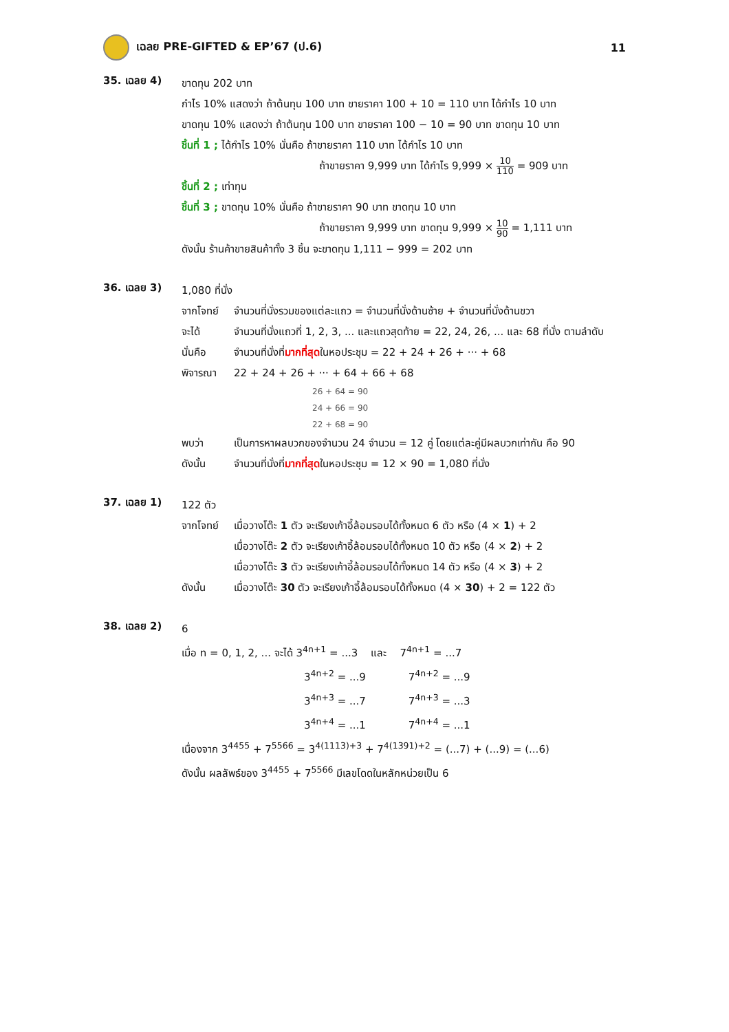เฉลย PRE-GIFTED & EP’67 (ป.6) 11
35. เฉลย 4)
ขาดทุน 202 บาท
กำไร 10% แสดงว่า ถ้าต้นทุน 100 บาท ขายราคา 100 + 10 = 110 บาท ได้กำไร 10 บาท
ขาดทุน 10% แสดงว่า ถ้าต้นทุน 100 บาท ขายราคา 100 − 10 = 90 บาท ขาดทุน 10 บาท
ชิ้นที่ 1 ; ได้กำไร 10% นั่นคือ ถ้าขายราคา 110 บาท ได้กำไร 10 บาท
ถ้าขายราคา 9,999 บาท ได้กำไร 9,999 × 10 110 = 909 บาท
ชิ้นที่ 2 ; เท่าทุน
ชิ้นที่ 3 ; ขาดทุน 10% นั่นคือ ถ้าขายราคา 90 บาท ขาดทุน 10 บาท
ถ้าขายราคา 9,999 บาท ขาดทุน 9,999 × 10 90 = 1,111 บาท
ดังนั้น ร้านค้าขายสินค้าทั้ง 3 ชิ้น จะขาดทุน 1,111 − 999 = 202 บาท
36. เฉลย 3)
1,080 ที่นั่ง
จากโจทย์
จำนวนที่นั่งรวมของแต่ละแถว = จำนวนที่นั่งด้านซ้าย + จำนวนที่นั่งด้านขวา
จะได้
จำนวนที่นั่งแถวที่ 1, 2, 3, ... และแถวสุดท้าย = 22, 24, 26, ... และ 68 ที่นั่ง ตามลำดับ
นั่นคือ
จำนวนที่นั่งที่มากที่สุดในหอประชุม = 22 + 24 + 26 + ··· + 68
พิจารณา
22 + 24 + 26 + ··· + 64 + 66 + 68
26 + 64 = 90
24 + 66 = 90
22 + 68 = 90
พบว่า
เป็นการหาผลบวกของจำนวน 24 จำนวน = 12 คู่ โดยแต่ละคู่มีผลบวกเท่ากัน คือ 90
ดังนั้น
จำนวนที่นั่งที่มากที่สุดในหอประชุม = 12 × 90 = 1,080 ที่นั่ง
37. เฉลย 1)
122 ตัว
จากโจทย์
เมื่อวางโต๊ะ 1 ตัว จะเรียงเก้าอี้ล้อมรอบได้ทั้งหมด 6 ตัว หรือ (4 × 1) + 2
เมื่อวางโต๊ะ 2 ตัว จะเรียงเก้าอี้ล้อมรอบได้ทั้งหมด 10 ตัว หรือ (4 × 2) + 2
เมื่อวางโต๊ะ 3 ตัว จะเรียงเก้าอี้ล้อมรอบได้ทั้งหมด 14 ตัว หรือ (4 × 3) + 2
ดังนั้น
เมื่อวางโต๊ะ 30 ตัว จะเรียงเก้าอี้ล้อมรอบได้ทั้งหมด (4 × 30) + 2 = 122 ตัว
38. เฉลย 2)
6
เมื่อ n = 0, 1, 2, ... จะได้ 3<sup>4n+1</sup> = ...3 และ 7<sup>4n+1</sup> = ...7
3<sup>4n+2</sup> = ...9 7<sup>4n+2</sup> = ...9
3<sup>4n+3</sup> = ...7 7<sup>4n+3</sup> = ...3
3<sup>4n+4</sup> = ...1 7<sup>4n+4</sup> = ...1
เนื่องจาก 3<sup>4455</sup> + 7<sup>5566</sup> = 3<sup>4(1113)+3</sup> + 7<sup>4(1391)+2</sup> = (...7) + (...9) = (...6)
ดังนั้น ผลลัพธ์ของ 3<sup>4455</sup> + 7<sup>5566</sup> มีเลขโดดในหลักหน่วยเป็น 6